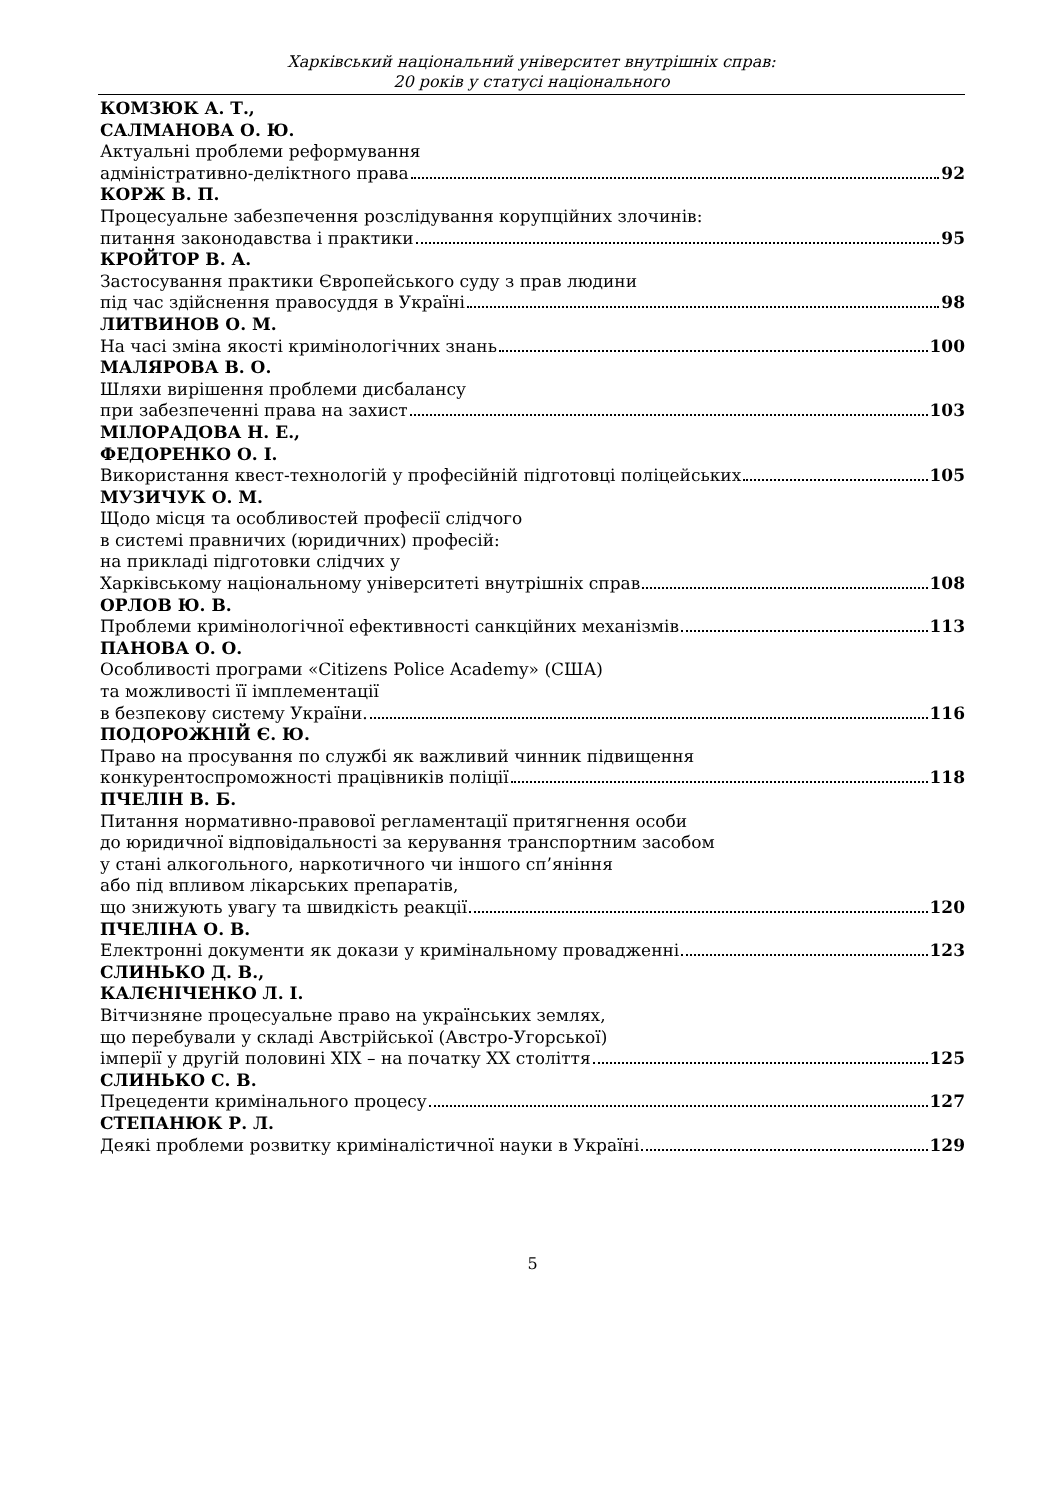Харківський національний університет внутрішніх справ:
20 років у статусі національного
КОМЗЮК А. Т.,
САЛМАНОВА О. Ю.
Актуальні проблеми реформування
адміністративно-деліктного права 92
КОРЖ В. П.
Процесуальне забезпечення розслідування корупційних злочинів:
питання законодавства і практики 95
КРОЙТОР В. А.
Застосування практики Європейського суду з прав людини
під час здійснення правосуддя в Україні 98
ЛИТВИНОВ О. М.
На часі зміна якості кримінологічних знань 100
МАЛЯРОВА В. О.
Шляхи вирішення проблеми дисбалансу
при забезпеченні права на захист 103
МІЛОРАДОВА Н. Е.,
ФЕДОРЕНКО О. І.
Використання квест-технологій у професійній підготовці поліцейських 105
МУЗИЧУК О. М.
Щодо місця та особливостей професії слідчого
в системі правничих (юридичних) професій:
на прикладі підготовки слідчих у
Харківському національному університеті внутрішніх справ 108
ОРЛОВ Ю. В.
Проблеми кримінологічної ефективності санкційних механізмів 113
ПАНОВА О. О.
Особливості програми «Citizens Police Academy» (США)
та можливості її імплементації
в безпекову систему України. 116
ПОДОРОЖНІЙ Є. Ю.
Право на просування по службі як важливий чинник підвищення
конкурентоспроможності працівників поліції 118
ПЧЕЛІН В. Б.
Питання нормативно-правової регламентації притягнення особи
до юридичної відповідальності за керування транспортним засобом
у стані алкогольного, наркотичного чи іншого сп’яніння
або під впливом лікарських препаратів,
що знижують увагу та швидкість реакції 120
ПЧЕЛІНА О. В.
Електронні документи як докази у кримінальному провадженні 123
СЛИНЬКО Д. В.,
КАЛЄНІЧЕНКО Л. І.
Вітчизняне процесуальне право на українських землях,
що перебували у складі Австрійської (Австро-Угорської)
імперії у другій половині XIX – на початку XX століття 125
СЛИНЬКО С. В.
Прецеденти кримінального процесу 127
СТЕПАНЮК Р. Л.
Деякі проблеми розвитку криміналістичної науки в Україні 129
5